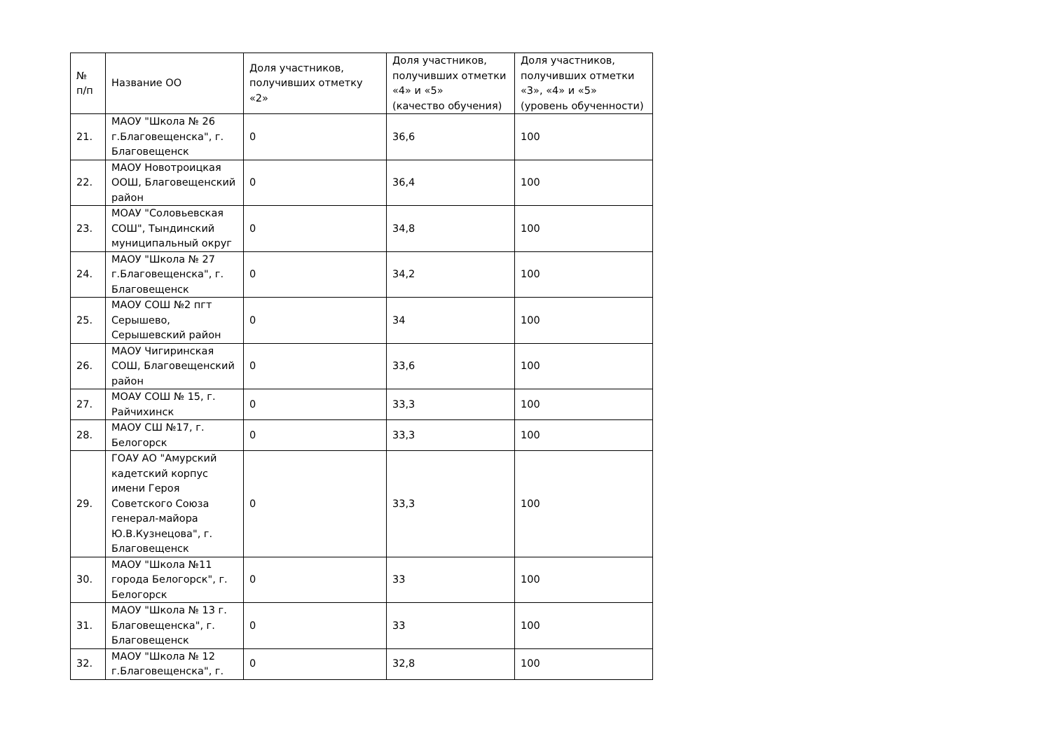| № п/п | Название ОО | Доля участников, получивших отметку «2» | Доля участников, получивших отметки «4» и «5» (качество обучения) | Доля участников, получивших отметки «3», «4» и «5» (уровень обученности) |
| --- | --- | --- | --- | --- |
| 21. | МАОУ "Школа № 26 г.Благовещенска", г. Благовещенск | 0 | 36,6 | 100 |
| 22. | МАОУ Новотроицкая ООШ, Благовещенский район | 0 | 36,4 | 100 |
| 23. | МОАУ "Соловьевская СОШ", Тындинский муниципальный округ | 0 | 34,8 | 100 |
| 24. | МАОУ "Школа № 27 г.Благовещенска", г. Благовещенск | 0 | 34,2 | 100 |
| 25. | МАОУ СОШ №2 пгт Серышево, Серышевский район | 0 | 34 | 100 |
| 26. | МАОУ Чигиринская СОШ, Благовещенский район | 0 | 33,6 | 100 |
| 27. | МОАУ СОШ № 15, г. Райчихинск | 0 | 33,3 | 100 |
| 28. | МАОУ СШ №17, г. Белогорск | 0 | 33,3 | 100 |
| 29. | ГОАУ АО "Амурский кадетский корпус имени Героя Советского Союза генерал-майора Ю.В.Кузнецова", г. Благовещенск | 0 | 33,3 | 100 |
| 30. | МАОУ "Школа №11 города Белогорск", г. Белогорск | 0 | 33 | 100 |
| 31. | МАОУ "Школа № 13 г. Благовещенска", г. Благовещенск | 0 | 33 | 100 |
| 32. | МАОУ "Школа № 12 г.Благовещенска", г. | 0 | 32,8 | 100 |